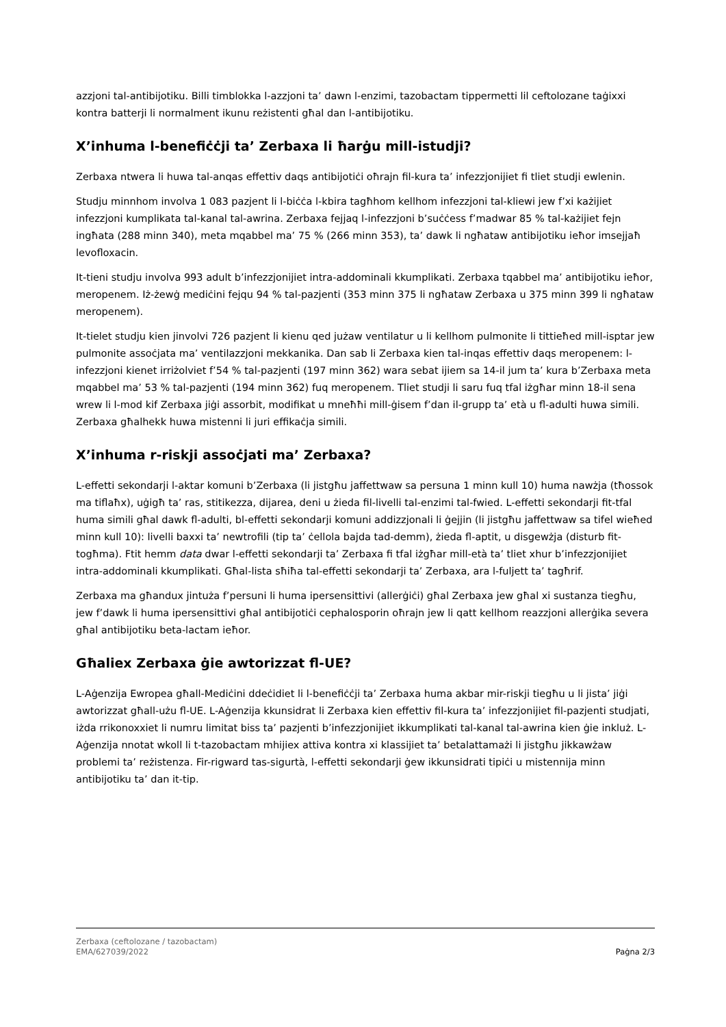azzjoni tal-antibijotiku. Billi timblokka l-azzjoni ta’ dawn l-enzimi, tazobactam tippermetti lil ceftolozane taġixxi kontra batterji li normalment ikunu reżistenti għal dan l-antibijotiku.
X’inhuma l-benefiċċji ta’ Zerbaxa li ħarġu mill-istudji?
Zerbaxa ntwera li huwa tal-anqas effettiv daqs antibijotiċi oħrajn fil-kura ta’ infezzjonijiet fi tliet studji ewlenin.
Studju minnhom involva 1 083 pazjent li l-biċċa l-kbira tagħhom kellhom infezzjoni tal-kliewi jew f’xi każijiet infezzjoni kumplikata tal-kanal tal-awrina. Zerbaxa fejjaq l-infezzjoni b’suċċess f’madwar 85 % tal-każijiet fejn ingħata (288 minn 340), meta mqabbel ma’ 75 % (266 minn 353), ta’ dawk li ngħataw antibijotiku ieħor imsejjaħ levofloxacin.
It-tieni studju involva 993 adult b’infezzjonijiet intra-addominali kkumplikati. Zerbaxa tqabbel ma’ antibijotiku ieħor, meropenem. Iż-żewġ mediċini fejqu 94 % tal-pazjenti (353 minn 375 li ngħataw Zerbaxa u 375 minn 399 li ngħataw meropenem).
It-tielet studju kien jinvolvi 726 pazjent li kienu qed jużaw ventilatur u li kellhom pulmonite li tittieħed mill-isptar jew pulmonite assoċjata ma’ ventilazzjoni mekkanika. Dan sab li Zerbaxa kien tal-inqas effettiv daqs meropenem: l-infezzjoni kienet irriżolviet f’54 % tal-pazjenti (197 minn 362) wara sebat ijiem sa 14-il jum ta’ kura b’Zerbaxa meta mqabbel ma’ 53 % tal-pazjenti (194 minn 362) fuq meropenem. Tliet studji li saru fuq tfal iżgħar minn 18-il sena wrew li l-mod kif Zerbaxa jiġi assorbit, modifikat u mneħħi mill-ġisem f’dan il-grupp ta’ età u fl-adulti huwa simili. Zerbaxa għalhekk huwa mistenni li juri effikaċja simili.
X’inhuma r-riskji assoċjati ma’ Zerbaxa?
L-effetti sekondarji l-aktar komuni b’Zerbaxa (li jistgħu jaffettwaw sa persuna 1 minn kull 10) huma nawżja (tħossok ma tiflaħx), uġigħ ta’ ras, stitikezza, dijarea, deni u żieda fil-livelli tal-enzimi tal-fwied. L-effetti sekondarji fit-tfal huma simili għal dawk fl-adulti, bl-effetti sekondarji komuni addizzjonali li ġejjin (li jistgħu jaffettwaw sa tifel wieħed minn kull 10): livelli baxxi ta’ newtrofili (tip ta’ ċellola bajda tad-demm), żieda fl-aptit, u disgewżja (disturb fit-togħma). Ftit hemm data dwar l-effetti sekondarji ta’ Zerbaxa fi tfal iżgħar mill-età ta’ tliet xhur b’infezzjonijiet intra-addominali kkumplikati. Għal-lista sħiħa tal-effetti sekondarji ta’ Zerbaxa, ara l-fuljett ta’ tagħrif.
Zerbaxa ma għandux jintuża f’persuni li huma ipersensittivi (allerġiċi) għal Zerbaxa jew għal xi sustanza tiegħu, jew f’dawk li huma ipersensittivi għal antibijotiċi cephalosporin oħrajn jew li qatt kellhom reazzjoni allerġika severa għal antibijotiku beta-lactam ieħor.
Għaliex Zerbaxa ġie awtorizzat fl-UE?
L-Aġenzija Ewropea għall-Mediċini ddeċidiet li l-benefiċċji ta’ Zerbaxa huma akbar mir-riskji tiegħu u li jista’ jiġi awtorizzat għall-użu fl-UE. L-Aġenzija kkunsidrat li Zerbaxa kien effettiv fil-kura ta’ infezzjonijiet fil-pazjenti studjati, iżda rrikonoxxiet li numru limitat biss ta’ pazjenti b’infezzjonijiet ikkumplikati tal-kanal tal-awrina kien ġie inkluż. L-Aġenzija nnotat wkoll li t-tazobactam mhijiex attiva kontra xi klassijiet ta’ betalattamażi li jistgħu jikkawżaw problemi ta’ reżistenza. Fir-rigward tas-sigurtà, l-effetti sekondarji ġew ikkunsidrati tipiċi u mistennija minn antibijotiku ta’ dan it-tip.
Zerbaxa (ceftolozane / tazobactam)
EMA/627039/2022
Paġna 2/3